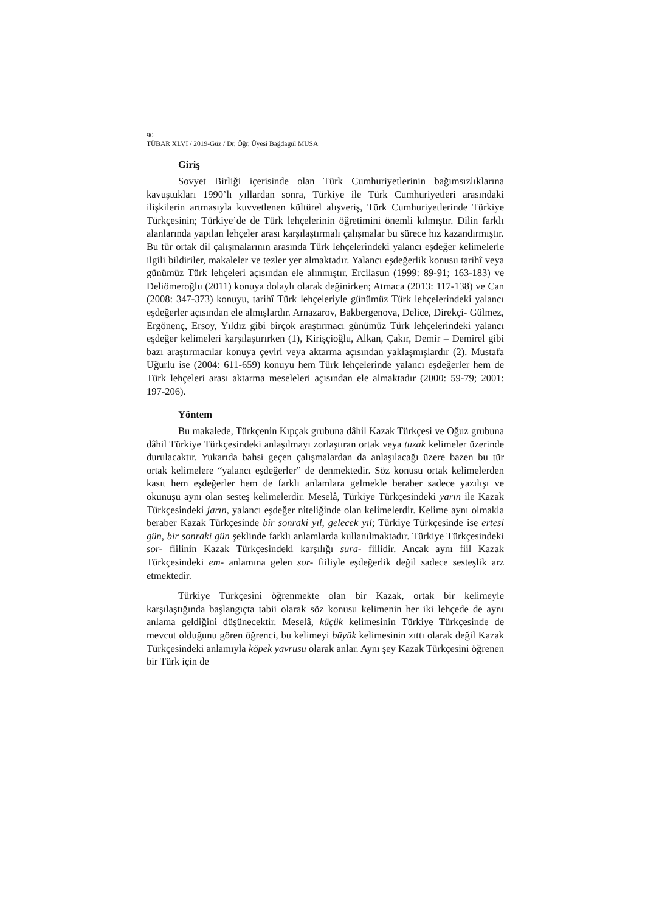90
TÜBAR XLVI / 2019-Güz / Dr. Öğr. Üyesi Bağdagül MUSA
Giriş
Sovyet Birliği içerisinde olan Türk Cumhuriyetlerinin bağımsızlıklarına kavuştukları 1990’lı yıllardan sonra, Türkiye ile Türk Cumhuriyetleri arasındaki ilişkilerin artmasıyla kuvvetlenen kültürel alışveriş, Türk Cumhuriyetlerinde Türkiye Türkçesinin; Türkiye’de de Türk lehçelerinin öğretimini önemli kılmıştır. Dilin farklı alanlarında yapılan lehçeler arası karşılaştırmalı çalışmalar bu sürece hız kazandırmıştır. Bu tür ortak dil çalışmalarının arasında Türk lehçelerindeki yalancı eşdeğer kelimelerle ilgili bildiriler, makaleler ve tezler yer almaktadır. Yalancı eşdeğerlik konusu tarihî veya günümüz Türk lehçeleri açısından ele alınmıştır. Ercilasun (1999: 89-91; 163-183) ve Deliömeroğlu (2011) konuya dolaylı olarak değinirken; Atmaca (2013: 117-138) ve Can (2008: 347-373) konuyu, tarihî Türk lehçeleriyle günümüz Türk lehçelerindeki yalancı eşdeğerler açısından ele almışlardır. Arnazarov, Bakbergenova, Delice, Direkçi- Gülmez, Ergönenç, Ersoy, Yıldız gibi birçok araştırmacı günümüz Türk lehçelerindeki yalancı eşdeğer kelimeleri karşılaştırırken (1), Kirişçioğlu, Alkan, Çakır, Demir – Demirel gibi bazı araştırmacılar konuya çeviri veya aktarma açısından yaklaşmışlardır (2). Mustafa Uğurlu ise (2004: 611-659) konuyu hem Türk lehçelerinde yalancı eşdeğerler hem de Türk lehçeleri arası aktarma meseleleri açısından ele almaktadır (2000: 59-79; 2001: 197-206).
Yöntem
Bu makalede, Türkçenin Kıpçak grubuna dâhil Kazak Türkçesi ve Oğuz grubuna dâhil Türkiye Türkçesindeki anlaşılmayı zorlaştıran ortak veya tuzak kelimeler üzerinde durulacaktır. Yukarıda bahsi geçen çalışmalardan da anlaşılacağı üzere bazen bu tür ortak kelimelere “yalancı eşdeğerler” de denmektedir. Söz konusu ortak kelimelerden kasıt hem eşdeğerler hem de farklı anlamlara gelmekle beraber sadece yazılışı ve okunuşu aynı olan sesteş kelimelerdir. Meselâ, Türkiye Türkçesindeki yarın ile Kazak Türkçesindeki jarın, yalancı eşdeğer niteliğinde olan kelimelerdir. Kelime aynı olmakla beraber Kazak Türkçesinde bir sonraki yıl, gelecek yıl; Türkiye Türkçesinde ise ertesi gün, bir sonraki gün şeklinde farklı anlamlarda kullanılmaktadır. Türkiye Türkçesindeki sor- fiilinin Kazak Türkçesindeki karşılığı sura- fiilidir. Ancak aynı fiil Kazak Türkçesindeki em- anlamına gelen sor- fiiliyle eşdeğerlik değil sadece sesteşlik arz etmektedir.
Türkiye Türkçesini öğrenmekte olan bir Kazak, ortak bir kelimeyle karşılaştığında başlangıçta tabii olarak söz konusu kelimenin her iki lehçede de aynı anlama geldiğini düşünecektir. Meselâ, küçük kelimesinin Türkiye Türkçesinde de mevcut olduğunu gören öğrenci, bu kelimeyi büyük kelimesinin zıttı olarak değil Kazak Türkçesindeki anlamıyla köpek yavrusu olarak anlar. Aynı şey Kazak Türkçesini öğrenen bir Türk için de